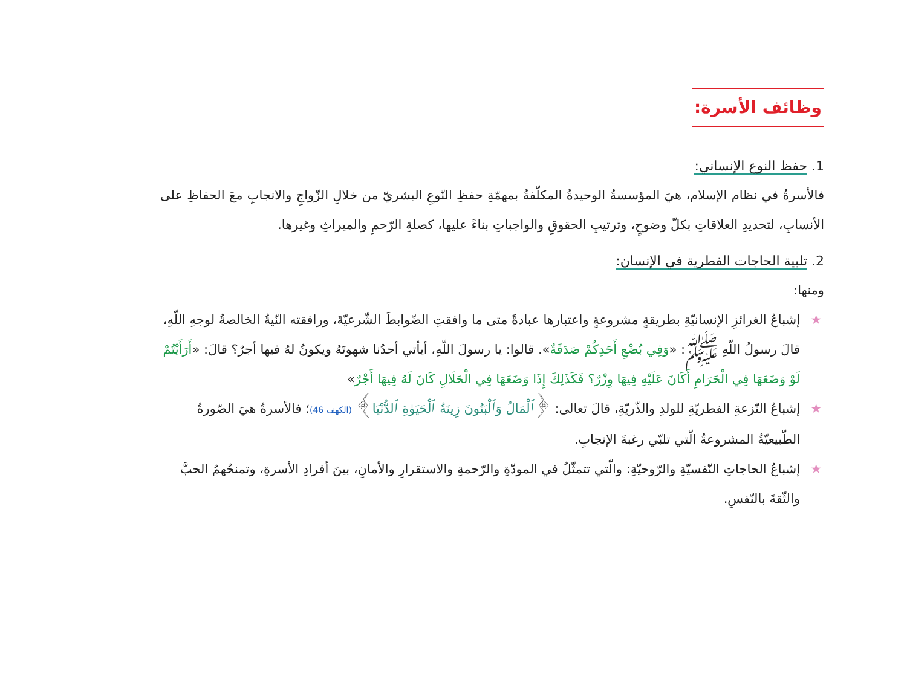وظائف الأسرة:
1. حفظ النوع الإنساني:
فالأسرةُ في نظام الإسلام، هيَ المؤسسةُ الوحيدةُ المكلّفةُ بمهمّةِ حفظِ النّوعِ البشريّ من خلالِ الزّواجِ والانجابِ معَ الحفاظِ على الأنسابِ، لتحديدِ العلاقاتِ بكلّ وضوحٍ، وترتيبِ الحقوقِ والواجباتِ بناءً عليها، كصلةِ الرّحمِ والميراثِ وغيرها.
2. تلبية الحاجات الفطرية في الإنسان:
ومنها:
★ إشباعُ الغرائزِ الإنسانيّةِ بطريقةٍ مشروعةٍ واعتبارها عبادةً متى ما وافقتِ الضّوابطَ الشّرعيّةَ، ورافقته النّيةُ الخالصةُ لوجهِ اللّهِ، قالَ رسولُ اللّهِ ﷺ: «وَفِي بُضْعِ أَحَدِكُمْ صَدَقَةٌ». قالوا: يا رسولَ اللّهِ، أيأتي أحدُنا شهوتَهُ ويكونُ لهُ فيها أجرٌ؟ قالَ: «أَرَأَيْتُمْ لَوْ وَضَعَهَا فِي الْحَرَامِ أَكَانَ عَلَيْهِ فِيهَا وِزْرٌ؟ فَكَذَلِكَ إِذَا وَضَعَهَا فِي الْحَلَالِ كَانَ لَهُ فِيهَا أَجْرٌ»
★ إشباعُ النّزعةِ الفطريّةِ للولدِ والذّريّةِ، قالَ تعالى: ﴿ٱلْمَالُ وَٱلْبَنُونَ زِينَةُ ٱلْحَيَوٰةِ ٱلدُّنْيَا﴾ (الكهف 46)؛ فالأسرةُ هيَ الصّورةُ الطّبيعيّةُ المشروعةُ الّتي تلبّي رغبةَ الإنجابِ.
★ إشباعُ الحاجاتِ النّفسيّةِ والرّوحيّةِ: والّتي تتمثّلُ في المودّةِ والرّحمةِ والاستقرارِ والأمانِ، بينَ أفرادِ الأسرةِ، وتمنحُهمُ الحبَّ والثّقةَ بالنّفسِ.